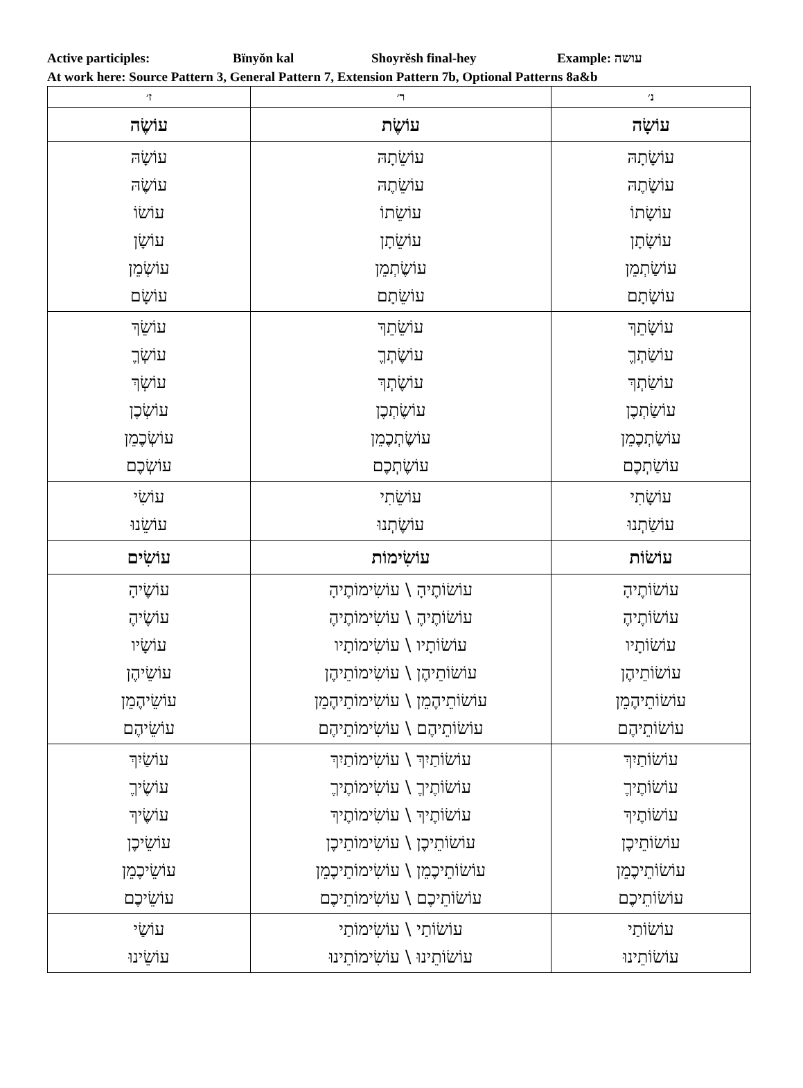Active participles: Bïnyŏn kal Shoyrĕsh final-hey Example: עושה
At work here: Source Pattern 3, General Pattern 7, Extension Pattern 7b, Optional Patterns 8a&b
| נ׳ | ר׳ | ז׳ |
| --- | --- | --- |
| עוֹשָׂה | עוֹשֶׂת | עוֹשֶׂה |
| עוֹשָׂתָהּ עוֹשָׂתֶהּ עוֹשָׂתוֹ עוֹשָׂתָן עוֹשַׂתְמֵן עוֹשָׂתָם | עוֹשֵׂתָהּ עוֹשֵׂתֶהּ עוֹשֵׂתוֹ עוֹשֵׂתָן עוֹשֶׂתְמֵן עוֹשֵׂתָם | עוֹשָׂהּ עוֹשֶׂהּ עוֹשׂוֹ עוֹשָׂן עוֹשְׂמֵן עוֹשָׂם |
| עוֹשָׂתֵךְ עוֹשַׂתְךֶ עוֹשַׂתְךְ עוֹשַׂתְכֶן עוֹשַׂתְכֶמֵן עוֹשַׂתְכֶם | עוֹשֵׂתֵךְ עוֹשֶׂתְךֶ עוֹשֶׂתְךְ עוֹשֶׂתְכֶן עוֹשֶׂתְכֶמֵן עוֹשֶׂתְכֶם | עוֹשֵׂךְ עוֹשְׂךֶ עוֹשְׂךְ עוֹשְׂכֶן עוֹשְׂכֶמֵן עוֹשְׂכֶם |
| עוֹשָׂתִי עוֹשַׂתְנוּ | עוֹשֵׂתִי עוֹשֶׂתְנוּ | עוֹשִׂי עוֹשֵׂנוּ |
| עוֹשׂוֹת | עוֹשִׂימוֹת | עוֹשִׂים |
| עוֹשׂוֹתֶיהָ עוֹשׂוֹתֶיהֶ עוֹשׂוֹתָיו עוֹשׂוֹתֵיהֶן עוֹשׂוֹתֵיהֶמֵן עוֹשׂוֹתֵיהֶם | עוֹשׂוֹתֶיהָ \ עוֹשִׂימוֹתֶיהָ עוֹשׂוֹתֶיהֶ \ עוֹשִׂימוֹתֶיהֶ עוֹשׂוֹתָיו \ עוֹשִׂימוֹתָיו עוֹשׂוֹתֵיהֶן \ עוֹשִׂימוֹתֵיהֶן עוֹשׂוֹתֵיהֶמֵן \ עוֹשִׂימוֹתֵיהֶמֵן עוֹשׂוֹתֵיהֶם \ עוֹשִׂימוֹתֵיהֶם | עוֹשֶׂיהָ עוֹשֶׂיהֶ עוֹשָׂיו עוֹשֵׂיהֶן עוֹשֵׂיהֶמֵן עוֹשֵׂיהֶם |
| עוֹשׂוֹתַיִךְ עוֹשׂוֹתֶיךֶ עוֹשׂוֹתֶיךְ עוֹשׂוֹתֵיכֶן עוֹשׂוֹתֵיכֶמֵן עוֹשׂוֹתֵיכֶם | עוֹשׂוֹתַיִךְ \ עוֹשִׂימוֹתַיִךְ עוֹשׂוֹתֶיךֶ \ עוֹשִׂימוֹתֶיךֶ עוֹשׂוֹתֶיךְ \ עוֹשִׂימוֹתֶיךְ עוֹשׂוֹתֵיכֶן \ עוֹשִׂימוֹתֵיכֶן עוֹשׂוֹתֵיכֶמֵן \ עוֹשִׂימוֹתֵיכֶמֵן עוֹשׂוֹתֵיכֶם \ עוֹשִׂימוֹתֵיכֶם | עוֹשַׂיִךְ עוֹשֶׂיךֶ עוֹשֶׂיךְ עוֹשֵׂיכֶן עוֹשֵׂיכֶמֵן עוֹשֵׂיכֶם |
| עוֹשׂוֹתַי עוֹשׂוֹתֵינוּ | עוֹשׂוֹתַי \ עוֹשִׂימוֹתַי עוֹשׂוֹתֵינוּ \ עוֹשִׂימוֹתֵינוּ | עוֹשַׂי עוֹשֵׂינוּ |